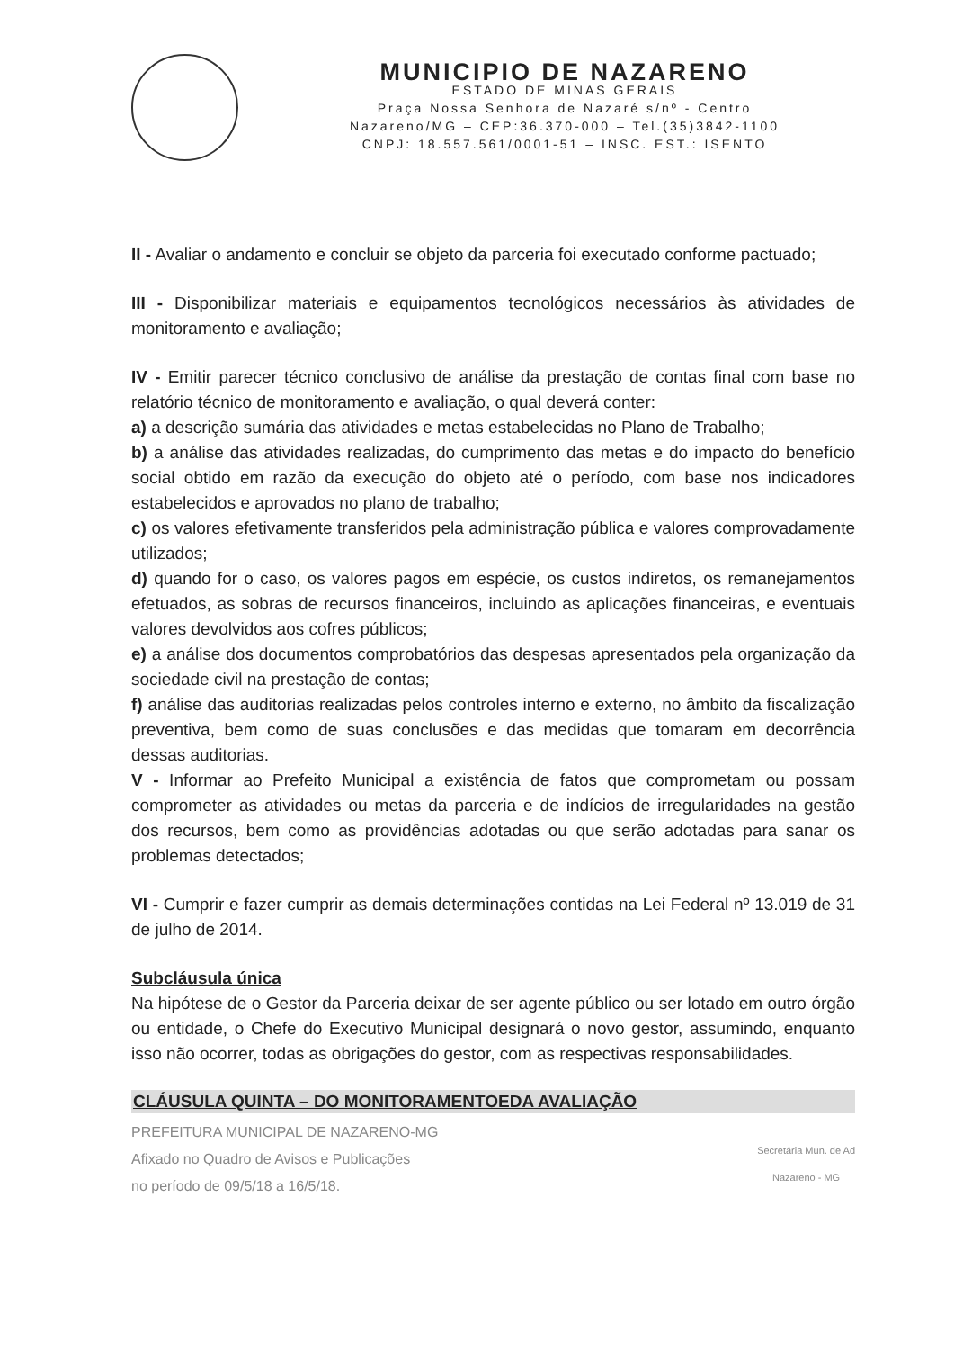MUNICIPIO DE NAZARENO
ESTADO DE MINAS GERAIS
Praça Nossa Senhora de Nazaré s/nº - Centro
Nazareno/MG – CEP:36.370-000 – Tel.(35)3842-1100
CNPJ: 18.557.561/0001-51 – INSC. EST.: ISENTO
II - Avaliar o andamento e concluir se objeto da parceria foi executado conforme pactuado;
III - Disponibilizar materiais e equipamentos tecnológicos necessários às atividades de monitoramento e avaliação;
IV - Emitir parecer técnico conclusivo de análise da prestação de contas final com base no relatório técnico de monitoramento e avaliação, o qual deverá conter:
a) a descrição sumária das atividades e metas estabelecidas no Plano de Trabalho;
b) a análise das atividades realizadas, do cumprimento das metas e do impacto do benefício social obtido em razão da execução do objeto até o período, com base nos indicadores estabelecidos e aprovados no plano de trabalho;
c) os valores efetivamente transferidos pela administração pública e valores comprovadamente utilizados;
d) quando for o caso, os valores pagos em espécie, os custos indiretos, os remanejamentos efetuados, as sobras de recursos financeiros, incluindo as aplicações financeiras, e eventuais valores devolvidos aos cofres públicos;
e) a análise dos documentos comprobatórios das despesas apresentados pela organização da sociedade civil na prestação de contas;
f) análise das auditorias realizadas pelos controles interno e externo, no âmbito da fiscalização preventiva, bem como de suas conclusões e das medidas que tomaram em decorrência dessas auditorias.
V - Informar ao Prefeito Municipal a existência de fatos que comprometam ou possam comprometer as atividades ou metas da parceria e de indícios de irregularidades na gestão dos recursos, bem como as providências adotadas ou que serão adotadas para sanar os problemas detectados;
VI - Cumprir e fazer cumprir as demais determinações contidas na Lei Federal nº 13.019 de 31 de julho de 2014.
Subcláusula única
Na hipótese de o Gestor da Parceria deixar de ser agente público ou ser lotado em outro órgão ou entidade, o Chefe do Executivo Municipal designará o novo gestor, assumindo, enquanto isso não ocorrer, todas as obrigações do gestor, com as respectivas responsabilidades.
CLÁUSULA QUINTA – DO MONITORAMENTOEDA AVALIAÇÃO
PREFEITURA MUNICIPAL DE NAZARENO-MG
Afixado no Quadro de Avisos e Publicações
no período de 09/5/18 a 16/5/18.
Secretária Mun. de Ad
Nazareno - MG